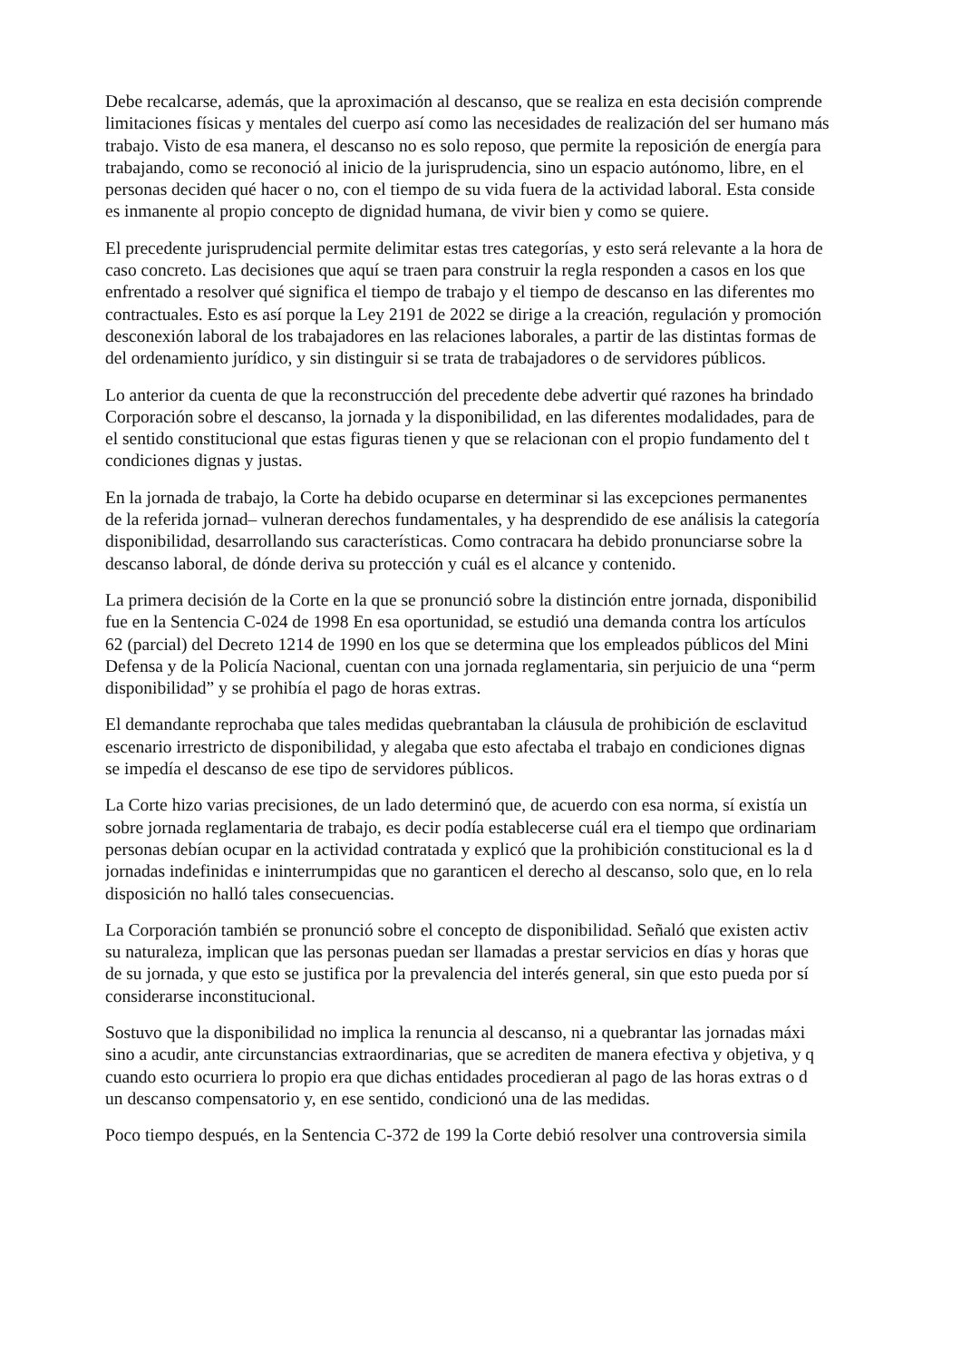Debe recalcarse, además, que la aproximación al descanso, que se realiza en esta decisión comprende
limitaciones físicas y mentales del cuerpo así como las necesidades de realización del ser humano más
trabajo. Visto de esa manera, el descanso no es solo reposo, que permite la reposición de energía para
trabajando, como se reconoció al inicio de la jurisprudencia, sino un espacio autónomo, libre, en el
personas deciden qué hacer o no, con el tiempo de su vida fuera de la actividad laboral. Esta conside
es inmanente al propio concepto de dignidad humana, de vivir bien y como se quiere.
El precedente jurisprudencial permite delimitar estas tres categorías, y esto será relevante a la hora de
caso concreto. Las decisiones que aquí se traen para construir la regla responden a casos en los que
enfrentado a resolver qué significa el tiempo de trabajo y el tiempo de descanso en las diferentes mo
contractuales. Esto es así porque la Ley 2191 de 2022 se dirige a la creación, regulación y promoción
desconexión laboral de los trabajadores en las relaciones laborales, a partir de las distintas formas de
del ordenamiento jurídico, y sin distinguir si se trata de trabajadores o de servidores públicos.
Lo anterior da cuenta de que la reconstrucción del precedente debe advertir qué razones ha brindado
Corporación sobre el descanso, la jornada y la disponibilidad, en las diferentes modalidades, para de
el sentido constitucional que estas figuras tienen y que se relacionan con el propio fundamento del t
condiciones dignas y justas.
En la jornada de trabajo, la Corte ha debido ocuparse en determinar si las excepciones permanentes
de la referida jornad– vulneran derechos fundamentales, y ha desprendido de ese análisis la categoría
disponibilidad, desarrollando sus características. Como contracara ha debido pronunciarse sobre la
descanso laboral, de dónde deriva su protección y cuál es el alcance y contenido.
La primera decisión de la Corte en la que se pronunció sobre la distinción entre jornada, disponibilid
fue en la Sentencia C-024 de 1998 En esa oportunidad, se estudió una demanda contra los artículos
62 (parcial) del Decreto 1214 de 1990 en los que se determina que los empleados públicos del Mini
Defensa y de la Policía Nacional, cuentan con una jornada reglamentaria, sin perjuicio de una “perm
disponibilidad” y se prohibía el pago de horas extras.
El demandante reprochaba que tales medidas quebrantaban la cláusula de prohibición de esclavitud
escenario irrestricto de disponibilidad, y alegaba que esto afectaba el trabajo en condiciones dignas
se impedía el descanso de ese tipo de servidores públicos.
La Corte hizo varias precisiones, de un lado determinó que, de acuerdo con esa norma, sí existía un
sobre jornada reglamentaria de trabajo, es decir podía establecerse cuál era el tiempo que ordinariam
personas debían ocupar en la actividad contratada y explicó que la prohibición constitucional es la d
jornadas indefinidas e ininterrumpidas que no garanticen el derecho al descanso, solo que, en lo rela
disposición no halló tales consecuencias.
La Corporación también se pronunció sobre el concepto de disponibilidad. Señaló que existen activ
su naturaleza, implican que las personas puedan ser llamadas a prestar servicios en días y horas que
de su jornada, y que esto se justifica por la prevalencia del interés general, sin que esto pueda por sí
considerarse inconstitucional.
Sostuvo que la disponibilidad no implica la renuncia al descanso, ni a quebrantar las jornadas máxi
sino a acudir, ante circunstancias extraordinarias, que se acrediten de manera efectiva y objetiva, y q
cuando esto ocurriera lo propio era que dichas entidades procedieran al pago de las horas extras o d
un descanso compensatorio y, en ese sentido, condicionó una de las medidas.
Poco tiempo después, en la Sentencia C-372 de 199 la Corte debió resolver una controversia simila